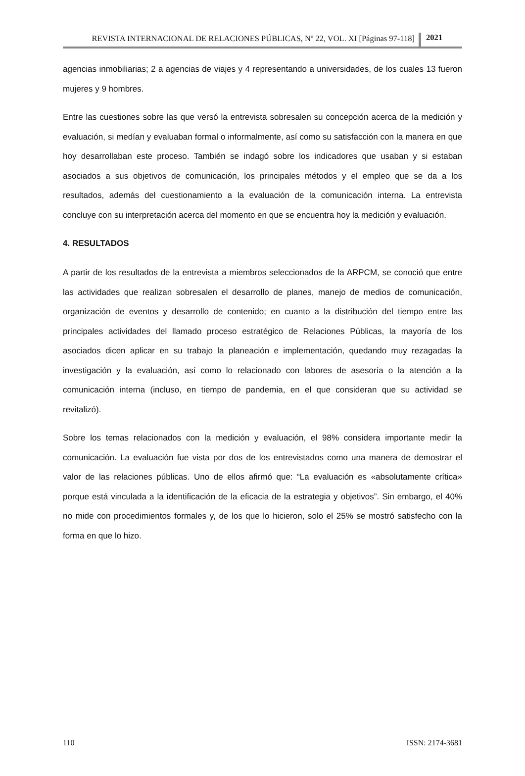REVISTA INTERNACIONAL DE RELACIONES PÚBLICAS, Nº 22, VOL. XI [Páginas 97-118] 2021
agencias inmobiliarias; 2 a agencias de viajes y 4 representando a universidades, de los cuales 13 fueron mujeres y 9 hombres.
Entre las cuestiones sobre las que versó la entrevista sobresalen su concepción acerca de la medición y evaluación, si medían y evaluaban formal o informalmente, así como su satisfacción con la manera en que hoy desarrollaban este proceso. También se indagó sobre los indicadores que usaban y si estaban asociados a sus objetivos de comunicación, los principales métodos y el empleo que se da a los resultados, además del cuestionamiento a la evaluación de la comunicación interna. La entrevista concluye con su interpretación acerca del momento en que se encuentra hoy la medición y evaluación.
4. RESULTADOS
A partir de los resultados de la entrevista a miembros seleccionados de la ARPCM, se conoció que entre las actividades que realizan sobresalen el desarrollo de planes, manejo de medios de comunicación, organización de eventos y desarrollo de contenido; en cuanto a la distribución del tiempo entre las principales actividades del llamado proceso estratégico de Relaciones Públicas, la mayoría de los asociados dicen aplicar en su trabajo la planeación e implementación, quedando muy rezagadas la investigación y la evaluación, así como lo relacionado con labores de asesoría o la atención a la comunicación interna (incluso, en tiempo de pandemia, en el que consideran que su actividad se revitalizó).
Sobre los temas relacionados con la medición y evaluación, el 98% considera importante medir la comunicación. La evaluación fue vista por dos de los entrevistados como una manera de demostrar el valor de las relaciones públicas. Uno de ellos afirmó que: “La evaluación es «absolutamente crítica» porque está vinculada a la identificación de la eficacia de la estrategia y objetivos”. Sin embargo, el 40% no mide con procedimientos formales y, de los que lo hicieron, solo el 25% se mostró satisfecho con la forma en que lo hizo.
110 ISSN: 2174-3681